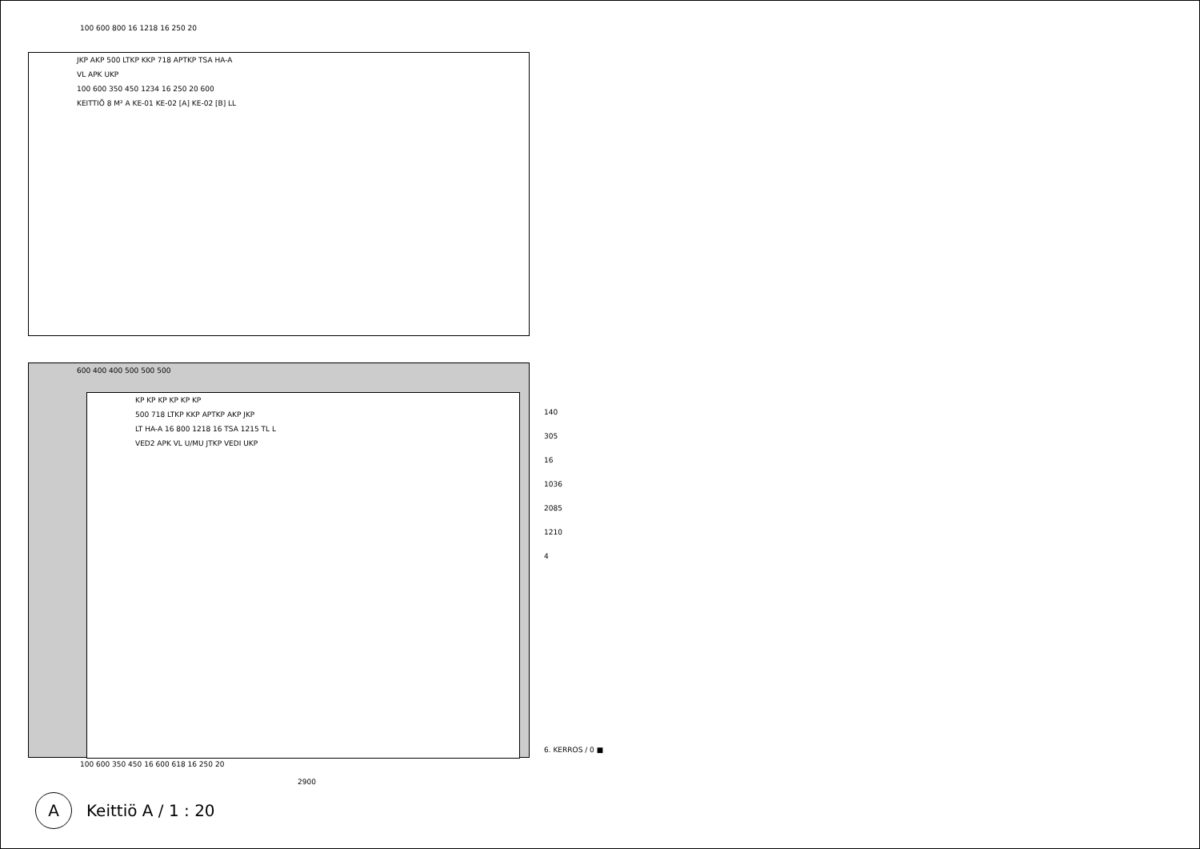100 600 800 16 1218 16 250 20
JKP AKP 500 LTKP KKP 718 APTKP TSA HA-A
VL APK UKP
100 600 350 450 1234 16 250 20 600
KEITTIÖ 8 M² A KE-01 KE-02 [A] KE-02 [B] LL
600 400 400 500 500 500
KP KP KP KP KP KP
500 718 LTKP KKP APTKP AKP JKP
LT HA-A 16 800 1218 16 TSA 1215 TL L
VED2 APK VL U/MU JTKP VEDI UKP
140 305 16 1036 2085 1210 4
6. KERROS / 0 ■
100 600 350 450 16 600 618 16 250 20
2900
A
Keittiö A / 1 : 20